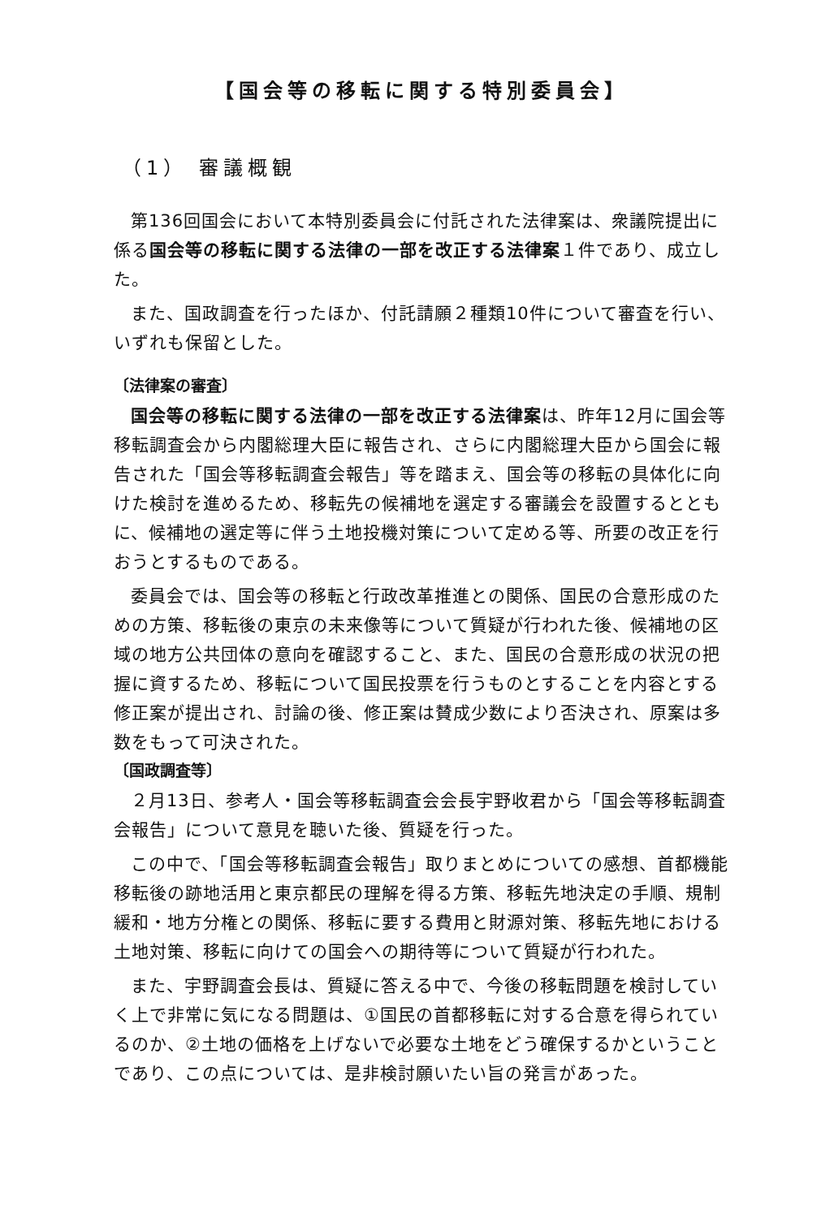【国会等の移転に関する特別委員会】
（1） 審議概観
第136回国会において本特別委員会に付託された法律案は、衆議院提出に係る国会等の移転に関する法律の一部を改正する法律案１件であり、成立した。
また、国政調査を行ったほか、付託請願２種類10件について審査を行い、いずれも保留とした。
〔法律案の審査〕
国会等の移転に関する法律の一部を改正する法律案は、昨年12月に国会等移転調査会から内閣総理大臣に報告され、さらに内閣総理大臣から国会に報告された「国会等移転調査会報告」等を踏まえ、国会等の移転の具体化に向けた検討を進めるため、移転先の候補地を選定する審議会を設置するとともに、候補地の選定等に伴う土地投機対策について定める等、所要の改正を行おうとするものである。
委員会では、国会等の移転と行政改革推進との関係、国民の合意形成のための方策、移転後の東京の未来像等について質疑が行われた後、候補地の区域の地方公共団体の意向を確認すること、また、国民の合意形成の状況の把握に資するため、移転について国民投票を行うものとすることを内容とする修正案が提出され、討論の後、修正案は賛成少数により否決され、原案は多数をもって可決された。
〔国政調査等〕
２月13日、参考人・国会等移転調査会会長宇野收君から「国会等移転調査会報告」について意見を聴いた後、質疑を行った。
この中で、「国会等移転調査会報告」取りまとめについての感想、首都機能移転後の跡地活用と東京都民の理解を得る方策、移転先地決定の手順、規制緩和・地方分権との関係、移転に要する費用と財源対策、移転先地における土地対策、移転に向けての国会への期待等について質疑が行われた。
また、宇野調査会長は、質疑に答える中で、今後の移転問題を検討していく上で非常に気になる問題は、①国民の首都移転に対する合意を得られているのか、②土地の価格を上げないで必要な土地をどう確保するかということであり、この点については、是非検討願いたい旨の発言があった。